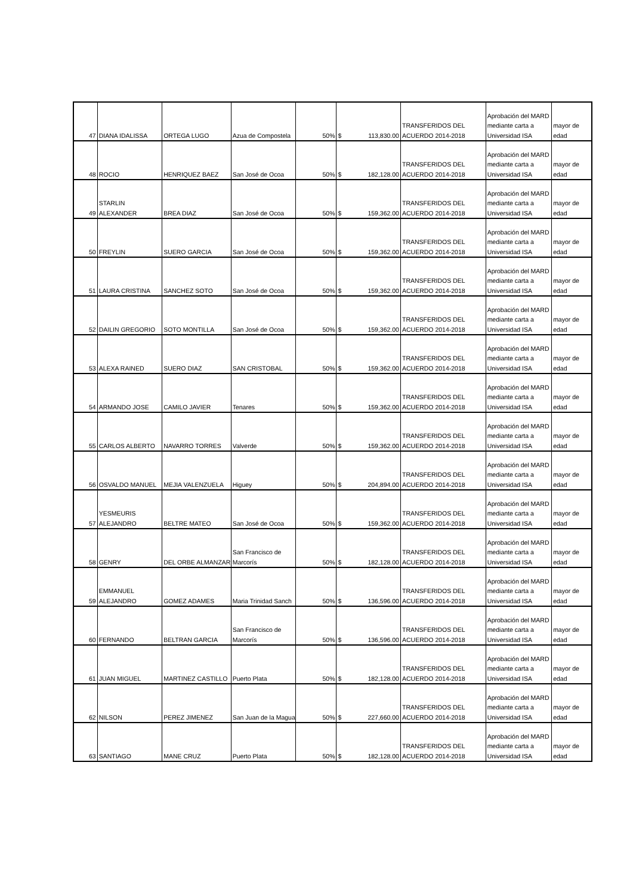| 47 | DIANA IDALISSA | ORTEGA LUGO | Azua de Compostela | 50% | $ 113,830.00 | TRANSFERIDOS DEL ACUERDO 2014-2018 | Aprobación del MARD mediante carta a Universidad ISA | mayor de edad |
| 48 | ROCIO | HENRIQUEZ BAEZ | San José de Ocoa | 50% | $ 182,128.00 | TRANSFERIDOS DEL ACUERDO 2014-2018 | Aprobación del MARD mediante carta a Universidad ISA | mayor de edad |
| 49 | STARLIN ALEXANDER | BREA DIAZ | San José de Ocoa | 50% | $ 159,362.00 | TRANSFERIDOS DEL ACUERDO 2014-2018 | Aprobación del MARD mediante carta a Universidad ISA | mayor de edad |
| 50 | FREYLIN | SUERO GARCIA | San José de Ocoa | 50% | $ 159,362.00 | TRANSFERIDOS DEL ACUERDO 2014-2018 | Aprobación del MARD mediante carta a Universidad ISA | mayor de edad |
| 51 | LAURA CRISTINA | SANCHEZ SOTO | San José de Ocoa | 50% | $ 159,362.00 | TRANSFERIDOS DEL ACUERDO 2014-2018 | Aprobación del MARD mediante carta a Universidad ISA | mayor de edad |
| 52 | DAILIN GREGORIO | SOTO MONTILLA | San José de Ocoa | 50% | $ 159,362.00 | TRANSFERIDOS DEL ACUERDO 2014-2018 | Aprobación del MARD mediante carta a Universidad ISA | mayor de edad |
| 53 | ALEXA RAINED | SUERO DIAZ | SAN CRISTOBAL | 50% | $ 159,362.00 | TRANSFERIDOS DEL ACUERDO 2014-2018 | Aprobación del MARD mediante carta a Universidad ISA | mayor de edad |
| 54 | ARMANDO JOSE | CAMILO JAVIER | Tenares | 50% | $ 159,362.00 | TRANSFERIDOS DEL ACUERDO 2014-2018 | Aprobación del MARD mediante carta a Universidad ISA | mayor de edad |
| 55 | CARLOS ALBERTO | NAVARRO TORRES | Valverde | 50% | $ 159,362.00 | TRANSFERIDOS DEL ACUERDO 2014-2018 | Aprobación del MARD mediante carta a Universidad ISA | mayor de edad |
| 56 | OSVALDO MANUEL | MEJIA VALENZUELA | Higuey | 50% | $ 204,894.00 | TRANSFERIDOS DEL ACUERDO 2014-2018 | Aprobación del MARD mediante carta a Universidad ISA | mayor de edad |
| 57 | YESMEURIS ALEJANDRO | BELTRE MATEO | San José de Ocoa | 50% | $ 159,362.00 | TRANSFERIDOS DEL ACUERDO 2014-2018 | Aprobación del MARD mediante carta a Universidad ISA | mayor de edad |
| 58 | GENRY | DEL ORBE ALMANZAR | San Francisco de Marcorís | 50% | $ 182,128.00 | TRANSFERIDOS DEL ACUERDO 2014-2018 | Aprobación del MARD mediante carta a Universidad ISA | mayor de edad |
| 59 | EMMANUEL ALEJANDRO | GOMEZ ADAMES | Maria Trinidad Sanch | 50% | $ 136,596.00 | TRANSFERIDOS DEL ACUERDO 2014-2018 | Aprobación del MARD mediante carta a Universidad ISA | mayor de edad |
| 60 | FERNANDO | BELTRAN GARCIA | San Francisco de Marcorís | 50% | $ 136,596.00 | TRANSFERIDOS DEL ACUERDO 2014-2018 | Aprobación del MARD mediante carta a Universidad ISA | mayor de edad |
| 61 | JUAN MIGUEL | MARTINEZ CASTILLO | Puerto Plata | 50% | $ 182,128.00 | TRANSFERIDOS DEL ACUERDO 2014-2018 | Aprobación del MARD mediante carta a Universidad ISA | mayor de edad |
| 62 | NILSON | PEREZ JIMENEZ | San Juan de la Magua | 50% | $ 227,660.00 | TRANSFERIDOS DEL ACUERDO 2014-2018 | Aprobación del MARD mediante carta a Universidad ISA | mayor de edad |
| 63 | SANTIAGO | MANE CRUZ | Puerto Plata | 50% | $ 182,128.00 | TRANSFERIDOS DEL ACUERDO 2014-2018 | Aprobación del MARD mediante carta a Universidad ISA | mayor de edad |